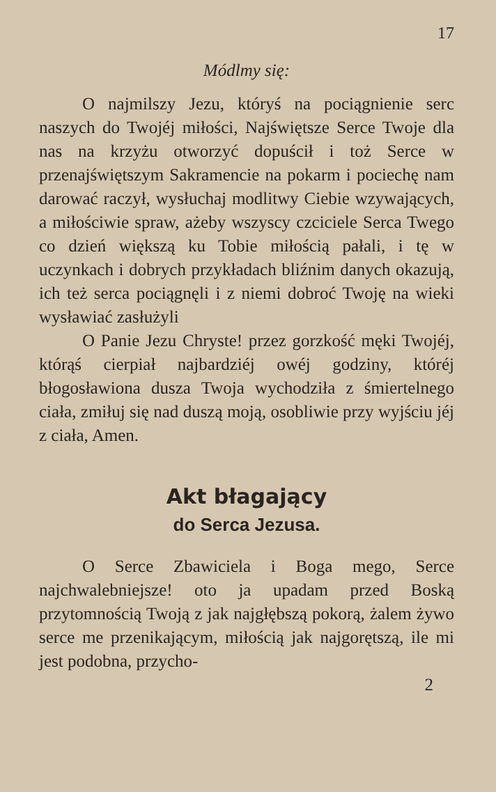17
Módlmy się:
O najmilszy Jezu, któryś na pociągnienie serc naszych do Twojéj miłości, Najświętsze Serce Twoje dla nas na krzyżu otworzyć dopuścił i toż Serce w przenajświętszym Sakramencie na pokarm i pociechę nam darować raczył, wysłuchaj modlitwy Ciebie wzywających, a miłościwie spraw, ażeby wszyscy czciciele Serca Twego co dzień większą ku Tobie miłością pałali, i tę w uczynkach i dobrych przykładach bliźnim danych okazują, ich też serca pociągnęli i z niemi dobroć Twoję na wieki wysławiać zasłużyli
O Panie Jezu Chryste! przez gorzkość męki Twojéj, którąś cierpiał najbardziéj owéj godziny, któréj błogosławiona dusza Twoja wychodziła z śmiertelnego ciała, zmiłuj się nad duszą moją, osobliwie przy wyjściu jéj z ciała, Amen.
Akt błagający
do Serca Jezusa.
O Serce Zbawiciela i Boga mego, Serce najchwalebniejsze! oto ja upadam przed Boską przytomnością Twoją z jak najgłębszą pokorą, żalem żywo serce me przenikającym, miłością jak najgorętszą, ile mi jest podobna, przycho-
2